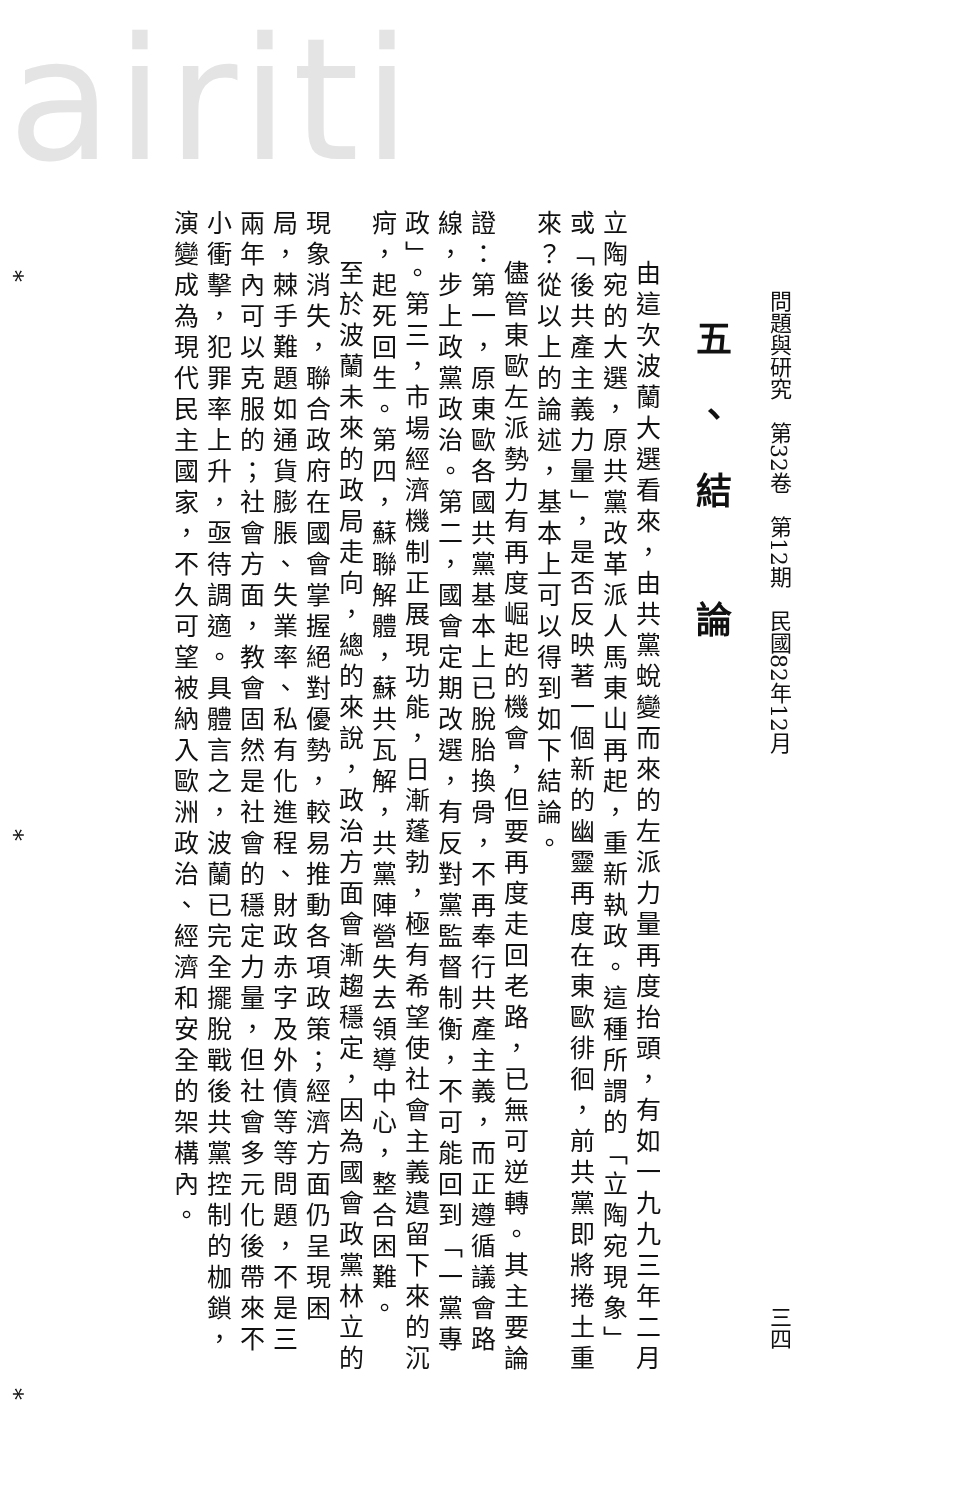airiti
問題與研究　第32卷　第12期　民國82年12月 三四
五、結 論
由這次波蘭大選看來，由共黨蛻變而來的左派力量再度抬頭，有如一九九三年二月立陶宛的大選，原共黨改革派人馬東山再起，重新執政。這種所謂的「立陶宛現象」或「後共產主義力量」，是否反映著一個新的幽靈再度在東歐徘徊，前共黨即將捲土重來？從以上的論述，基本上可以得到如下結論。
儘管東歐左派勢力有再度崛起的機會，但要再度走回老路，已無可逆轉。其主要論證：第一，原東歐各國共黨基本上已脫胎換骨，不再奉行共產主義，而正遵循議會路線，步上政黨政治。第二，國會定期改選，有反對黨監督制衡，不可能回到「一黨專政」。第三，市場經濟機制正展現功能，日漸蓬勃，極有希望使社會主義遺留下來的沉疴，起死回生。第四，蘇聯解體，蘇共瓦解，共黨陣營失去領導中心，整合困難。
至於波蘭未來的政局走向，總的來說，政治方面會漸趨穩定，因為國會政黨林立的現象消失，聯合政府在國會掌握絕對優勢，較易推動各項政策；經濟方面仍呈現困局，棘手難題如通貨膨脹、失業率、私有化進程、財政赤字及外債等等問題，不是三兩年內可以克服的；社會方面，教會固然是社會的穩定力量，但社會多元化後帶來不小衝擊，犯罪率上升，亟待調適。具體言之，波蘭已完全擺脫戰後共黨控制的枷鎖，演變成為現代民主國家，不久可望被納入歐洲政治、經濟和安全的架構內。
* * *